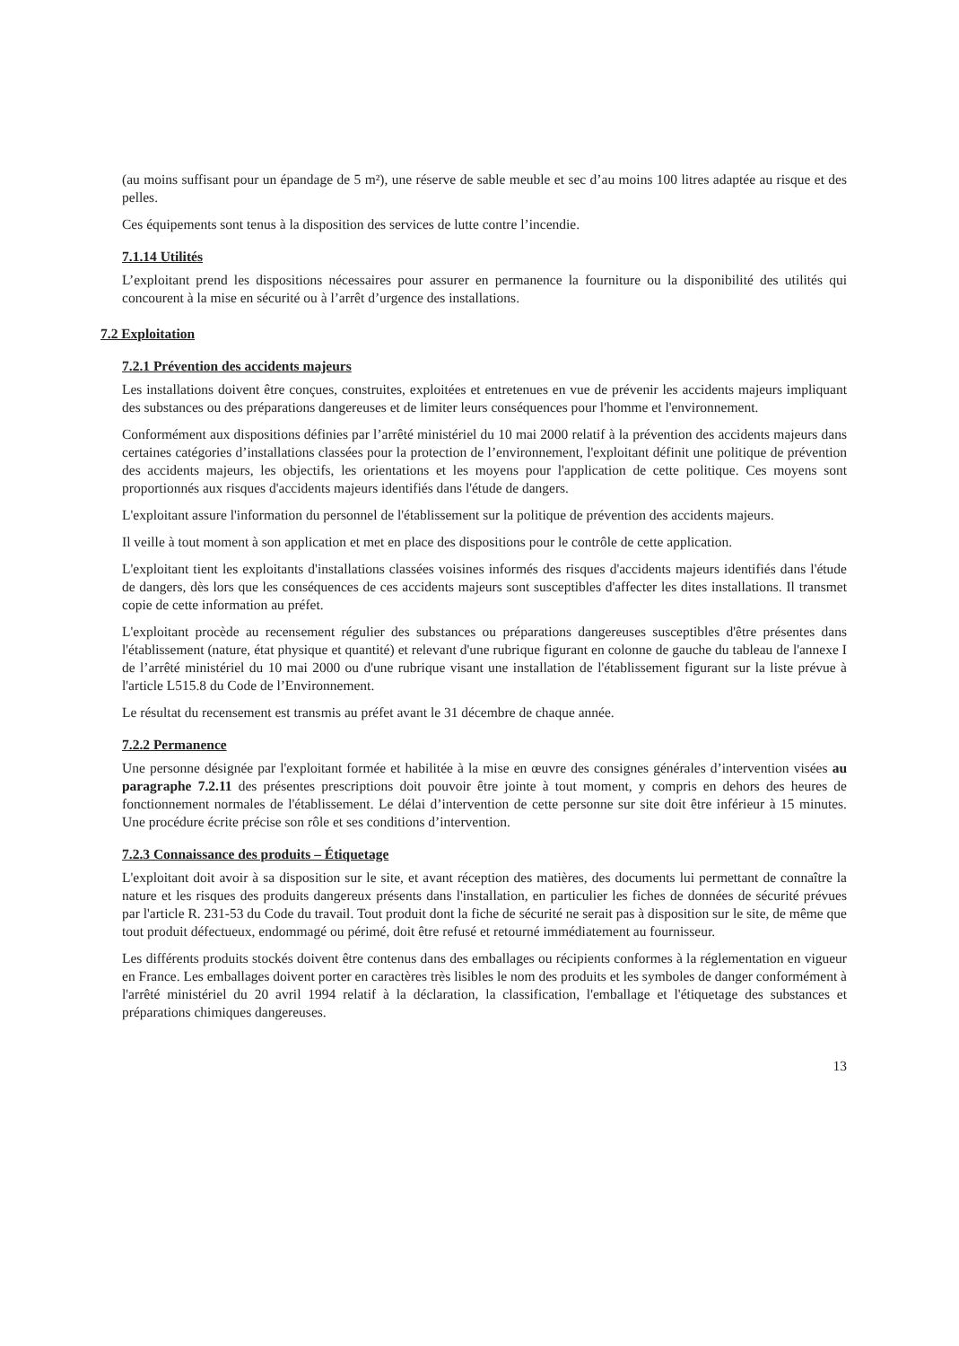(au moins suffisant pour un épandage de 5 m²), une réserve de sable meuble et sec d’au moins 100 litres adaptée au risque et des pelles.
Ces équipements sont tenus à la disposition des services de lutte contre l’incendie.
7.1.14 Utilités
L’exploitant prend les dispositions nécessaires pour assurer en permanence la fourniture ou la disponibilité des utilités qui concourent à la mise en sécurité ou à l’arrêt d’urgence des installations.
7.2 Exploitation
7.2.1 Prévention des accidents majeurs
Les installations doivent être conçues, construites, exploitées et entretenues en vue de prévenir les accidents majeurs impliquant des substances ou des préparations dangereuses et de limiter leurs conséquences pour l'homme et l'environnement.
Conformément aux dispositions définies par l’arrêté ministériel du 10 mai 2000 relatif à la prévention des accidents majeurs dans certaines catégories d’installations classées pour la protection de l’environnement, l'exploitant définit une politique de prévention des accidents majeurs, les objectifs, les orientations et les moyens pour l'application de cette politique. Ces moyens sont proportionnés aux risques d'accidents majeurs identifiés dans l'étude de dangers.
L'exploitant assure l'information du personnel de l'établissement sur la politique de prévention des accidents majeurs.
Il veille à tout moment à son application et met en place des dispositions pour le contrôle de cette application.
L'exploitant tient les exploitants d'installations classées voisines informés des risques d'accidents majeurs identifiés dans l'étude de dangers, dès lors que les conséquences de ces accidents majeurs sont susceptibles d'affecter les dites installations. Il transmet copie de cette information au préfet.
L'exploitant procède au recensement régulier des substances ou préparations dangereuses susceptibles d'être présentes dans l'établissement (nature, état physique et quantité) et relevant d'une rubrique figurant en colonne de gauche du tableau de l'annexe I de l’arrêté ministériel du 10 mai 2000 ou d'une rubrique visant une installation de l'établissement figurant sur la liste prévue à l'article L515.8 du Code de l’Environnement.
Le résultat du recensement est transmis au préfet avant le 31 décembre de chaque année.
7.2.2 Permanence
Une personne désignée par l'exploitant formée et habilitée à la mise en œuvre des consignes générales d’intervention visées au paragraphe 7.2.11 des présentes prescriptions doit pouvoir être jointe à tout moment, y compris en dehors des heures de fonctionnement normales de l'établissement. Le délai d’intervention de cette personne sur site doit être inférieur à 15 minutes. Une procédure écrite précise son rôle et ses conditions d’intervention.
7.2.3 Connaissance des produits – Étiquetage
L'exploitant doit avoir à sa disposition sur le site, et avant réception des matières, des documents lui permettant de connaître la nature et les risques des produits dangereux présents dans l'installation, en particulier les fiches de données de sécurité prévues par l'article R. 231-53 du Code du travail. Tout produit dont la fiche de sécurité ne serait pas à disposition sur le site, de même que tout produit défectueux, endommagé ou périmé, doit être refusé et retourné immédiatement au fournisseur.
Les différents produits stockés doivent être contenus dans des emballages ou récipients conformes à la réglementation en vigueur en France. Les emballages doivent porter en caractères très lisibles le nom des produits et les symboles de danger conformément à l'arrêté ministériel du 20 avril 1994 relatif à la déclaration, la classification, l'emballage et l'étiquetage des substances et préparations chimiques dangereuses.
13